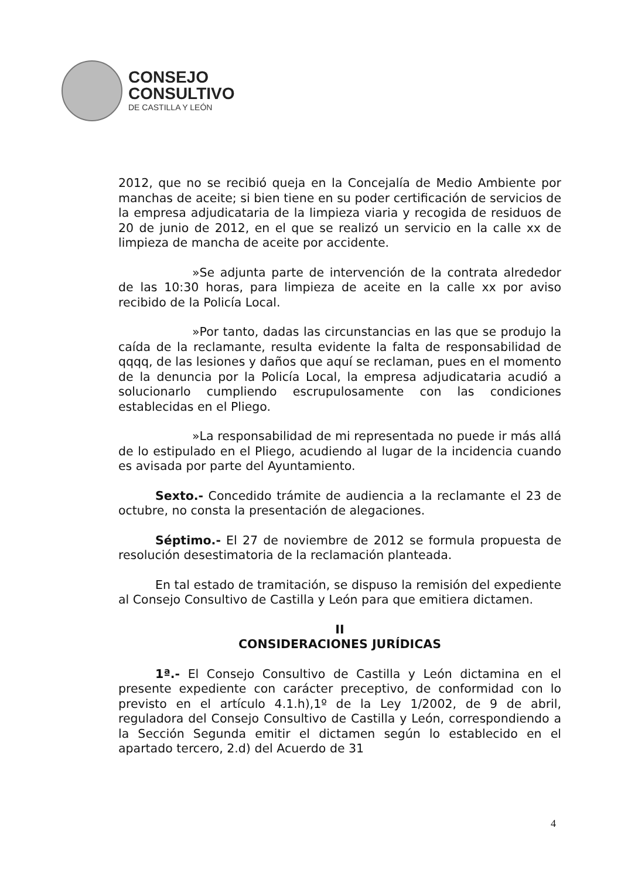CONSEJO
CONSULTIVO
DE CASTILLA Y LEÓN
2012, que no se recibió queja en la Concejalía de Medio Ambiente por manchas de aceite; si bien tiene en su poder certificación de servicios de la empresa adjudicataria de la limpieza viaria y recogida de residuos de 20 de junio de 2012, en el que se realizó un servicio en la calle xx de limpieza de mancha de aceite por accidente.
»Se adjunta parte de intervención de la contrata alrededor de las 10:30 horas, para limpieza de aceite en la calle xx por aviso recibido de la Policía Local.
»Por tanto, dadas las circunstancias en las que se produjo la caída de la reclamante, resulta evidente la falta de responsabilidad de qqqq, de las lesiones y daños que aquí se reclaman, pues en el momento de la denuncia por la Policía Local, la empresa adjudicataria acudió a solucionarlo cumpliendo escrupulosamente con las condiciones establecidas en el Pliego.
»La responsabilidad de mi representada no puede ir más allá de lo estipulado en el Pliego, acudiendo al lugar de la incidencia cuando es avisada por parte del Ayuntamiento.
Sexto.- Concedido trámite de audiencia a la reclamante el 23 de octubre, no consta la presentación de alegaciones.
Séptimo.- El 27 de noviembre de 2012 se formula propuesta de resolución desestimatoria de la reclamación planteada.
En tal estado de tramitación, se dispuso la remisión del expediente al Consejo Consultivo de Castilla y León para que emitiera dictamen.
II
CONSIDERACIONES JURÍDICAS
1ª.- El Consejo Consultivo de Castilla y León dictamina en el presente expediente con carácter preceptivo, de conformidad con lo previsto en el artículo 4.1.h),1º de la Ley 1/2002, de 9 de abril, reguladora del Consejo Consultivo de Castilla y León, correspondiendo a la Sección Segunda emitir el dictamen según lo establecido en el apartado tercero, 2.d) del Acuerdo de 31
4